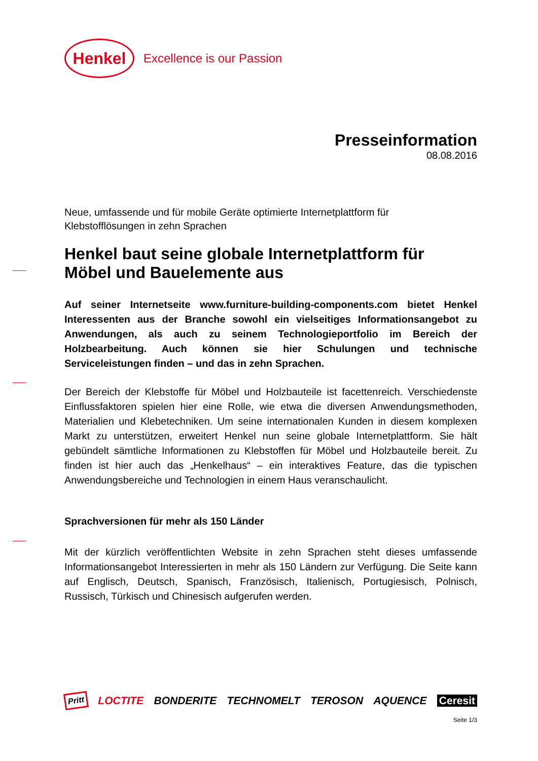Henkel
Excellence is our Passion
Presseinformation
08.08.2016
Neue, umfassende und für mobile Geräte optimierte Internetplattform für
Klebstofflösungen in zehn Sprachen
Henkel baut seine globale Internetplattform für
Möbel und Bauelemente aus
Auf seiner Internetseite www.furniture-building-components.com bietet Henkel Interessenten aus der Branche sowohl ein vielseitiges Informationsangebot zu Anwendungen, als auch zu seinem Technologieportfolio im Bereich der Holzbearbeitung. Auch können sie hier Schulungen und technische Serviceleistungen finden – und das in zehn Sprachen.
Der Bereich der Klebstoffe für Möbel und Holzbauteile ist facettenreich. Verschiedenste Einflussfaktoren spielen hier eine Rolle, wie etwa die diversen Anwendungsmethoden, Materialien und Klebetechniken. Um seine internationalen Kunden in diesem komplexen Markt zu unterstützen, erweitert Henkel nun seine globale Internetplattform. Sie hält gebündelt sämtliche Informationen zu Klebstoffen für Möbel und Holzbauteile bereit. Zu finden ist hier auch das „Henkelhaus“ – ein interaktives Feature, das die typischen Anwendungsbereiche und Technologien in einem Haus veranschaulicht.
Sprachversionen für mehr als 150 Länder
Mit der kürzlich veröffentlichten Website in zehn Sprachen steht dieses umfassende Informationsangebot Interessierten in mehr als 150 Ländern zur Verfügung. Die Seite kann auf Englisch, Deutsch, Spanisch, Französisch, Italienisch, Portugiesisch, Polnisch, Russisch, Türkisch und Chinesisch aufgerufen werden.
Pritt LOCTITE BONDERITE TECHNOMELT TEROSON AQUENCE Ceresit
Seite 1/3